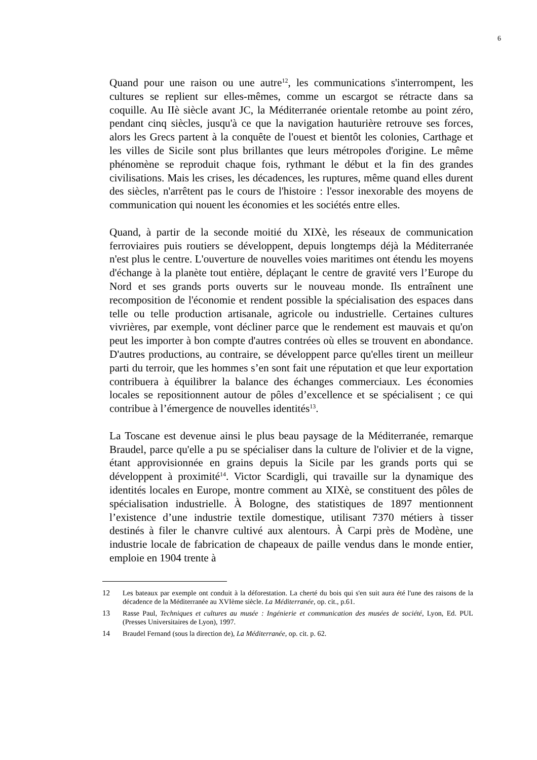6
Quand pour une raison ou une autre<sup>12</sup>, les communications s'interrompent, les cultures se replient sur elles-mêmes, comme un escargot se rétracte dans sa coquille. Au IIè siècle avant JC, la Méditerranée orientale retombe au point zéro, pendant cinq siècles, jusqu'à ce que la navigation hauturière retrouve ses forces, alors les Grecs partent à la conquête de l'ouest et bientôt les colonies, Carthage et les villes de Sicile sont plus brillantes que leurs métropoles d'origine. Le même phénomène se reproduit chaque fois, rythmant le début et la fin des grandes civilisations. Mais les crises, les décadences, les ruptures, même quand elles durent des siècles, n'arrêtent pas le cours de l'histoire : l'essor inexorable des moyens de communication qui nouent les économies et les sociétés entre elles.
Quand, à partir de la seconde moitié du XIXè, les réseaux de communication ferroviaires puis routiers se développent, depuis longtemps déjà la Méditerranée n'est plus le centre. L'ouverture de nouvelles voies maritimes ont étendu les moyens d'échange à la planète tout entière, déplaçant le centre de gravité vers l’Europe du Nord et ses grands ports ouverts sur le nouveau monde. Ils entraînent une recomposition de l'économie et rendent possible la spécialisation des espaces dans telle ou telle production artisanale, agricole ou industrielle. Certaines cultures vivrières, par exemple, vont décliner parce que le rendement est mauvais et qu'on peut les importer à bon compte d'autres contrées où elles se trouvent en abondance. D'autres productions, au contraire, se développent parce qu'elles tirent un meilleur parti du terroir, que les hommes s’en sont fait une réputation et que leur exportation contribuera à équilibrer la balance des échanges commerciaux. Les économies locales se repositionnent autour de pôles d’excellence et se spécialisent ; ce qui contribue à l’émergence de nouvelles identités<sup>13</sup>.
La Toscane est devenue ainsi le plus beau paysage de la Méditerranée, remarque Braudel, parce qu'elle a pu se spécialiser dans la culture de l'olivier et de la vigne, étant approvisionnée en grains depuis la Sicile par les grands ports qui se développent à proximité<sup>14</sup>. Victor Scardigli, qui travaille sur la dynamique des identités locales en Europe, montre comment au XIXè, se constituent des pôles de spécialisation industrielle. À Bologne, des statistiques de 1897 mentionnent l’existence d’une industrie textile domestique, utilisant 7370 métiers à tisser destinés à filer le chanvre cultivé aux alentours. À Carpi près de Modène, une industrie locale de fabrication de chapeaux de paille vendus dans le monde entier, emploie en 1904 trente à
12 Les bateaux par exemple ont conduit à la déforestation. La cherté du bois qui s'en suit aura été l'une des raisons de la décadence de la Méditerranée au XVIème siècle. La Méditerranée, op. cit., p.61.
13 Rasse Paul, Techniques et cultures au musée : Ingénierie et communication des musées de société, Lyon, Ed. PUL (Presses Universitaires de Lyon), 1997.
14 Braudel Fernand (sous la direction de), La Méditerranée, op. cit. p. 62.